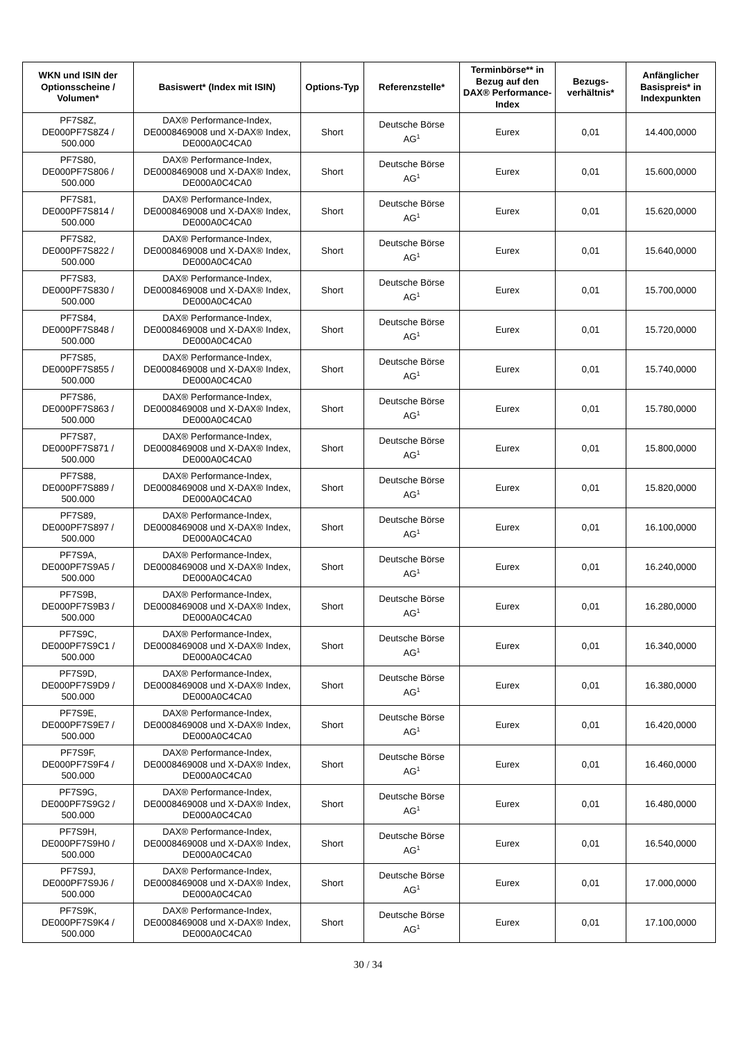| WKN und ISIN der Optionsscheine / Volumen* | Basiswert* (Index mit ISIN) | Options-Typ | Referenzstelle* | Terminbörse** in Bezug auf den DAX® Performance-Index | Bezugs-verhältnis* | Anfänglicher Basispreis* in Indexpunkten |
| --- | --- | --- | --- | --- | --- | --- |
| PF7S8Z, DE000PF7S8Z4 / 500.000 | DAX® Performance-Index, DE0008469008 und X-DAX® Index, DE000A0C4CA0 | Short | Deutsche Börse AG<sup>1</sup> | Eurex | 0,01 | 14.400,0000 |
| PF7S80, DE000PF7S806 / 500.000 | DAX® Performance-Index, DE0008469008 und X-DAX® Index, DE000A0C4CA0 | Short | Deutsche Börse AG<sup>1</sup> | Eurex | 0,01 | 15.600,0000 |
| PF7S81, DE000PF7S814 / 500.000 | DAX® Performance-Index, DE0008469008 und X-DAX® Index, DE000A0C4CA0 | Short | Deutsche Börse AG<sup>1</sup> | Eurex | 0,01 | 15.620,0000 |
| PF7S82, DE000PF7S822 / 500.000 | DAX® Performance-Index, DE0008469008 und X-DAX® Index, DE000A0C4CA0 | Short | Deutsche Börse AG<sup>1</sup> | Eurex | 0,01 | 15.640,0000 |
| PF7S83, DE000PF7S830 / 500.000 | DAX® Performance-Index, DE0008469008 und X-DAX® Index, DE000A0C4CA0 | Short | Deutsche Börse AG<sup>1</sup> | Eurex | 0,01 | 15.700,0000 |
| PF7S84, DE000PF7S848 / 500.000 | DAX® Performance-Index, DE0008469008 und X-DAX® Index, DE000A0C4CA0 | Short | Deutsche Börse AG<sup>1</sup> | Eurex | 0,01 | 15.720,0000 |
| PF7S85, DE000PF7S855 / 500.000 | DAX® Performance-Index, DE0008469008 und X-DAX® Index, DE000A0C4CA0 | Short | Deutsche Börse AG<sup>1</sup> | Eurex | 0,01 | 15.740,0000 |
| PF7S86, DE000PF7S863 / 500.000 | DAX® Performance-Index, DE0008469008 und X-DAX® Index, DE000A0C4CA0 | Short | Deutsche Börse AG<sup>1</sup> | Eurex | 0,01 | 15.780,0000 |
| PF7S87, DE000PF7S871 / 500.000 | DAX® Performance-Index, DE0008469008 und X-DAX® Index, DE000A0C4CA0 | Short | Deutsche Börse AG<sup>1</sup> | Eurex | 0,01 | 15.800,0000 |
| PF7S88, DE000PF7S889 / 500.000 | DAX® Performance-Index, DE0008469008 und X-DAX® Index, DE000A0C4CA0 | Short | Deutsche Börse AG<sup>1</sup> | Eurex | 0,01 | 15.820,0000 |
| PF7S89, DE000PF7S897 / 500.000 | DAX® Performance-Index, DE0008469008 und X-DAX® Index, DE000A0C4CA0 | Short | Deutsche Börse AG<sup>1</sup> | Eurex | 0,01 | 16.100,0000 |
| PF7S9A, DE000PF7S9A5 / 500.000 | DAX® Performance-Index, DE0008469008 und X-DAX® Index, DE000A0C4CA0 | Short | Deutsche Börse AG<sup>1</sup> | Eurex | 0,01 | 16.240,0000 |
| PF7S9B, DE000PF7S9B3 / 500.000 | DAX® Performance-Index, DE0008469008 und X-DAX® Index, DE000A0C4CA0 | Short | Deutsche Börse AG<sup>1</sup> | Eurex | 0,01 | 16.280,0000 |
| PF7S9C, DE000PF7S9C1 / 500.000 | DAX® Performance-Index, DE0008469008 und X-DAX® Index, DE000A0C4CA0 | Short | Deutsche Börse AG<sup>1</sup> | Eurex | 0,01 | 16.340,0000 |
| PF7S9D, DE000PF7S9D9 / 500.000 | DAX® Performance-Index, DE0008469008 und X-DAX® Index, DE000A0C4CA0 | Short | Deutsche Börse AG<sup>1</sup> | Eurex | 0,01 | 16.380,0000 |
| PF7S9E, DE000PF7S9E7 / 500.000 | DAX® Performance-Index, DE0008469008 und X-DAX® Index, DE000A0C4CA0 | Short | Deutsche Börse AG<sup>1</sup> | Eurex | 0,01 | 16.420,0000 |
| PF7S9F, DE000PF7S9F4 / 500.000 | DAX® Performance-Index, DE0008469008 und X-DAX® Index, DE000A0C4CA0 | Short | Deutsche Börse AG<sup>1</sup> | Eurex | 0,01 | 16.460,0000 |
| PF7S9G, DE000PF7S9G2 / 500.000 | DAX® Performance-Index, DE0008469008 und X-DAX® Index, DE000A0C4CA0 | Short | Deutsche Börse AG<sup>1</sup> | Eurex | 0,01 | 16.480,0000 |
| PF7S9H, DE000PF7S9H0 / 500.000 | DAX® Performance-Index, DE0008469008 und X-DAX® Index, DE000A0C4CA0 | Short | Deutsche Börse AG<sup>1</sup> | Eurex | 0,01 | 16.540,0000 |
| PF7S9J, DE000PF7S9J6 / 500.000 | DAX® Performance-Index, DE0008469008 und X-DAX® Index, DE000A0C4CA0 | Short | Deutsche Börse AG<sup>1</sup> | Eurex | 0,01 | 17.000,0000 |
| PF7S9K, DE000PF7S9K4 / 500.000 | DAX® Performance-Index, DE0008469008 und X-DAX® Index, DE000A0C4CA0 | Short | Deutsche Börse AG<sup>1</sup> | Eurex | 0,01 | 17.100,0000 |
30 / 34